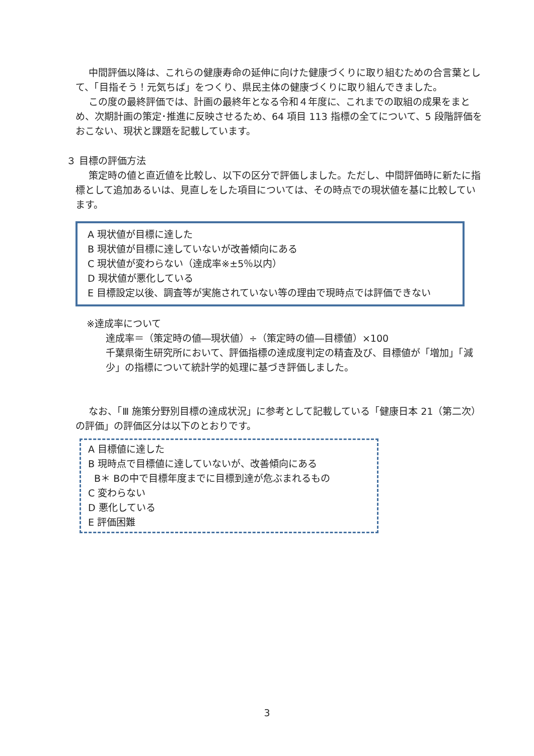中間評価以降は、これらの健康寿命の延伸に向けた健康づくりに取り組むための合言葉として、「目指そう！元気ちば」をつくり、県民主体の健康づくりに取り組んできました。
この度の最終評価では、計画の最終年となる令和４年度に、これまでの取組の成果をまとめ、次期計画の策定･推進に反映させるため、64 項目 113 指標の全てについて、5 段階評価をおこない、現状と課題を記載しています。
３ 目標の評価方法
策定時の値と直近値を比較し、以下の区分で評価しました。ただし、中間評価時に新たに指標として追加あるいは、見直しをした項目については、その時点での現状値を基に比較しています。
A 現状値が目標に達した
B 現状値が目標に達していないが改善傾向にある
C 現状値が変わらない（達成率※±5％以内）
D 現状値が悪化している
E 目標設定以後、調査等が実施されていない等の理由で現時点では評価できない
※達成率について
達成率＝（策定時の値―現状値）÷（策定時の値―目標値）×100
千葉県衛生研究所において、評価指標の達成度判定の精査及び、目標値が「増加」「減少」の指標について統計学的処理に基づき評価しました。
なお、「Ⅲ 施策分野別目標の達成状況」に参考として記載している「健康日本 21（第二次）の評価」の評価区分は以下のとおりです。
A 目標値に達した
B 現時点で目標値に達していないが、改善傾向にある
B＊ Bの中で目標年度までに目標到達が危ぶまれるもの
C 変わらない
D 悪化している
E 評価困難
3